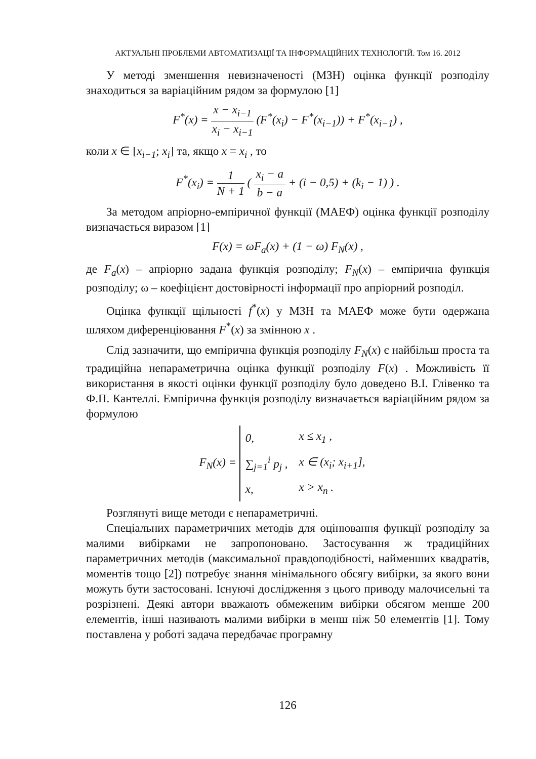АКТУАЛЬНІ ПРОБЛЕМИ АВТОМАТИЗАЦІЇ ТА ІНФОРМАЦІЙНИХ ТЕХНОЛОГІЙ. Том 16. 2012
У методі зменшення невизначеності (МЗН) оцінка функції розподілу знаходиться за варіаційним рядом за формулою [1]
F<sup>*</sup>(x) = x − x<sub>i−1</sub> x<sub>i</sub> − x<sub>i−1</sub> (F<sup>*</sup>(x<sub>i</sub>) − F<sup>*</sup>(x<sub>i−1</sub>)) + F<sup>*</sup>(x<sub>i−1</sub>) ,
коли x ∈ [x<sub>i−1</sub>; x<sub>i</sub>] та, якщо x = x<sub>i</sub> , то
F<sup>*</sup>(x<sub>i</sub>) = 1 N + 1 ( x<sub>i</sub> − a b − a + (i − 0,5) + (k<sub>i</sub> − 1) ) .
За методом апріорно-емпіричної функції (МАЕФ) оцінка функції розподілу визначається виразом [1]
F(x) = ωF<sub>a</sub>(x) + (1 − ω) F<sub>N</sub>(x) ,
де F<sub>a</sub>(x) – апріорно задана функція розподілу; F<sub>N</sub>(x) – емпірична функція розподілу; ω – коефіцієнт достовірності інформації про апріорний розподіл.
Оцінка функції щільності f<sup>*</sup>(x) у МЗН та МАЕФ може бути одержана шляхом диференціювання F<sup>*</sup>(x) за змінною x .
Слід зазначити, що емпірична функція розподілу F<sub>N</sub>(x) є найбільш проста та традиційна непараметрична оцінка функції розподілу F(x) . Можливість її використання в якості оцінки функції розподілу було доведено В.І. Глівенко та Ф.П. Кантеллі. Емпірична функція розподілу визначається варіаційним рядом за формулою
F<sub>N</sub>(x) =
| 0, | x ≤ x<sub>1</sub> , |
| ∑<sub>j=1</sub><sup>i</sup> p<sub>j</sub> , | x ∈ (x<sub>i</sub>; x<sub>i+1</sub>], |
| x, | x > x<sub>n</sub> . |
Розглянуті вище методи є непараметричні.
Спеціальних параметричних методів для оцінювання функції розподілу за малими вибірками не запропоновано. Застосування ж традиційних параметричних методів (максимальної правдоподібності, найменших квадратів, моментів тощо [2]) потребує знання мінімального обсягу вибірки, за якого вони можуть бути застосовані. Існуючі дослідження з цього приводу малочисельні та розрізнені. Деякі автори вважають обмеженим вибірки обсягом менше 200 елементів, інші називають малими вибірки в менш ніж 50 елементів [1]. Тому поставлена у роботі задача передбачає програмну
126